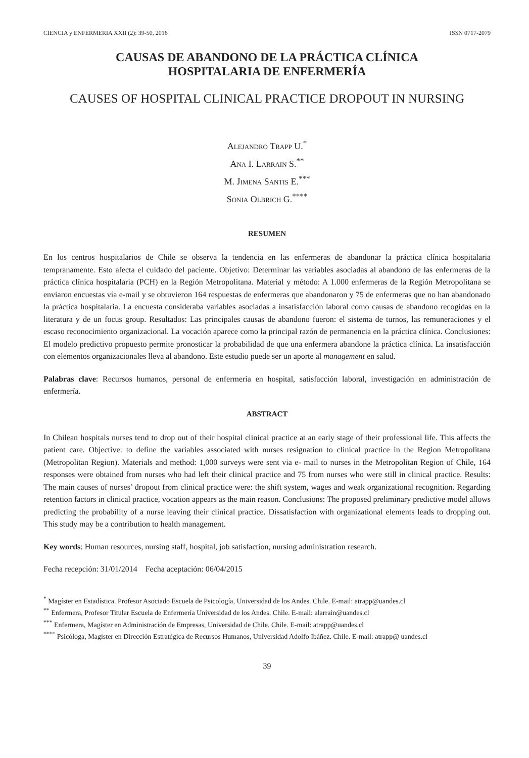CIENCIA y ENFERMERIA XXII (2): 39-50, 2016 ISSN 0717-2079
CAUSAS DE ABANDONO DE LA PRÁCTICA CLÍNICA
HOSPITALARIA DE ENFERMERÍA
CAUSES OF HOSPITAL CLINICAL PRACTICE DROPOUT IN NURSING
Alejandro Trapp U.<sup>*</sup>
Ana I. Larrain S.<sup>**</sup>
M. Jimena Santis E.<sup>***</sup>
Sonia Olbrich G.<sup>****</sup>
RESUMEN
En los centros hospitalarios de Chile se observa la tendencia en las enfermeras de abandonar la práctica clínica hospitalaria tempranamente. Esto afecta el cuidado del paciente. Objetivo: Determinar las variables asociadas al abandono de las enfermeras de la práctica clínica hospitalaria (PCH) en la Región Metropolitana. Material y método: A 1.000 enfermeras de la Región Metropolitana se enviaron encuestas vía e-mail y se obtuvieron 164 respuestas de enfermeras que abandonaron y 75 de enfermeras que no han abandonado la práctica hospitalaria. La encuesta consideraba variables asociadas a insatisfacción laboral como causas de abandono recogidas en la literatura y de un focus group. Resultados: Las principales causas de abandono fueron: el sistema de turnos, las remuneraciones y el escaso reconocimiento organizacional. La vocación aparece como la principal razón de permanencia en la práctica clínica. Conclusiones: El modelo predictivo propuesto permite pronosticar la probabilidad de que una enfermera abandone la práctica clínica. La insatisfacción con elementos organizacionales lleva al abandono. Este estudio puede ser un aporte al management en salud.
Palabras clave: Recursos humanos, personal de enfermería en hospital, satisfacción laboral, investigación en administración de enfermería.
ABSTRACT
In Chilean hospitals nurses tend to drop out of their hospital clinical practice at an early stage of their professional life. This affects the patient care. Objective: to define the variables associated with nurses resignation to clinical practice in the Region Metropolitana (Metropolitan Region). Materials and method: 1,000 surveys were sent via e- mail to nurses in the Metropolitan Region of Chile, 164 responses were obtained from nurses who had left their clinical practice and 75 from nurses who were still in clinical practice. Results: The main causes of nurses’ dropout from clinical practice were: the shift system, wages and weak organizational recognition. Regarding retention factors in clinical practice, vocation appears as the main reason. Conclusions: The proposed preliminary predictive model allows predicting the probability of a nurse leaving their clinical practice. Dissatisfaction with organizational elements leads to dropping out. This study may be a contribution to health management.
Key words: Human resources, nursing staff, hospital, job satisfaction, nursing administration research.
Fecha recepción: 31/01/2014 Fecha aceptación: 06/04/2015
<sup>*</sup> Magíster en Estadística. Profesor Asociado Escuela de Psicología, Universidad de los Andes. Chile. E-mail: atrapp@uandes.cl
<sup>**</sup> Enfermera, Profesor Titular Escuela de Enfermería Universidad de los Andes. Chile. E-mail: alarrain@uandes.cl
<sup>***</sup> Enfermera, Magíster en Administración de Empresas, Universidad de Chile. Chile. E-mail: atrapp@uandes.cl
<sup>****</sup> Psicóloga, Magíster en Dirección Estratégica de Recursos Humanos, Universidad Adolfo Ibáñez. Chile. E-mail: atrapp@ uandes.cl
39